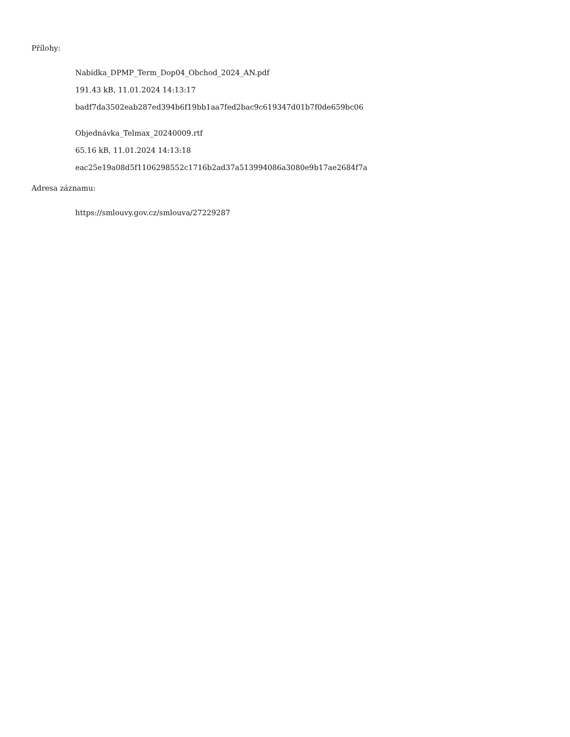Přílohy:
Nabídka_DPMP_Term_Dop04_Obchod_2024_AN.pdf
191.43 kB, 11.01.2024 14:13:17
badf7da3502eab287ed394b6f19bb1aa7fed2bac9c619347d01b7f0de659bc06
Objednávka_Telmax_20240009.rtf
65.16 kB, 11.01.2024 14:13:18
eac25e19a08d5f1106298552c1716b2ad37a513994086a3080e9b17ae2684f7a
Adresa záznamu:
https://smlouvy.gov.cz/smlouva/27229287